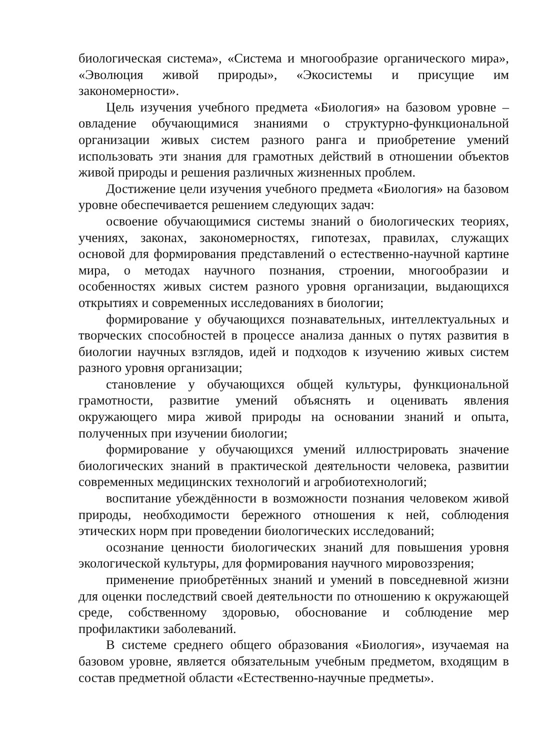биологическая система», «Система и многообразие органического мира», «Эволюция живой природы», «Экосистемы и присущие им закономерности».
Цель изучения учебного предмета «Биология» на базовом уровне – овладение обучающимися знаниями о структурно-функциональной организации живых систем разного ранга и приобретение умений использовать эти знания для грамотных действий в отношении объектов живой природы и решения различных жизненных проблем.
Достижение цели изучения учебного предмета «Биология» на базовом уровне обеспечивается решением следующих задач:
освоение обучающимися системы знаний о биологических теориях, учениях, законах, закономерностях, гипотезах, правилах, служащих основой для формирования представлений о естественно-научной картине мира, о методах научного познания, строении, многообразии и особенностях живых систем разного уровня организации, выдающихся открытиях и современных исследованиях в биологии;
формирование у обучающихся познавательных, интеллектуальных и творческих способностей в процессе анализа данных о путях развития в биологии научных взглядов, идей и подходов к изучению живых систем разного уровня организации;
становление у обучающихся общей культуры, функциональной грамотности, развитие умений объяснять и оценивать явления окружающего мира живой природы на основании знаний и опыта, полученных при изучении биологии;
формирование у обучающихся умений иллюстрировать значение биологических знаний в практической деятельности человека, развитии современных медицинских технологий и агробиотехнологий;
воспитание убеждённости в возможности познания человеком живой природы, необходимости бережного отношения к ней, соблюдения этических норм при проведении биологических исследований;
осознание ценности биологических знаний для повышения уровня экологической культуры, для формирования научного мировоззрения;
применение приобретённых знаний и умений в повседневной жизни для оценки последствий своей деятельности по отношению к окружающей среде, собственному здоровью, обоснование и соблюдение мер профилактики заболеваний.
В системе среднего общего образования «Биология», изучаемая на базовом уровне, является обязательным учебным предметом, входящим в состав предметной области «Естественно-научные предметы».